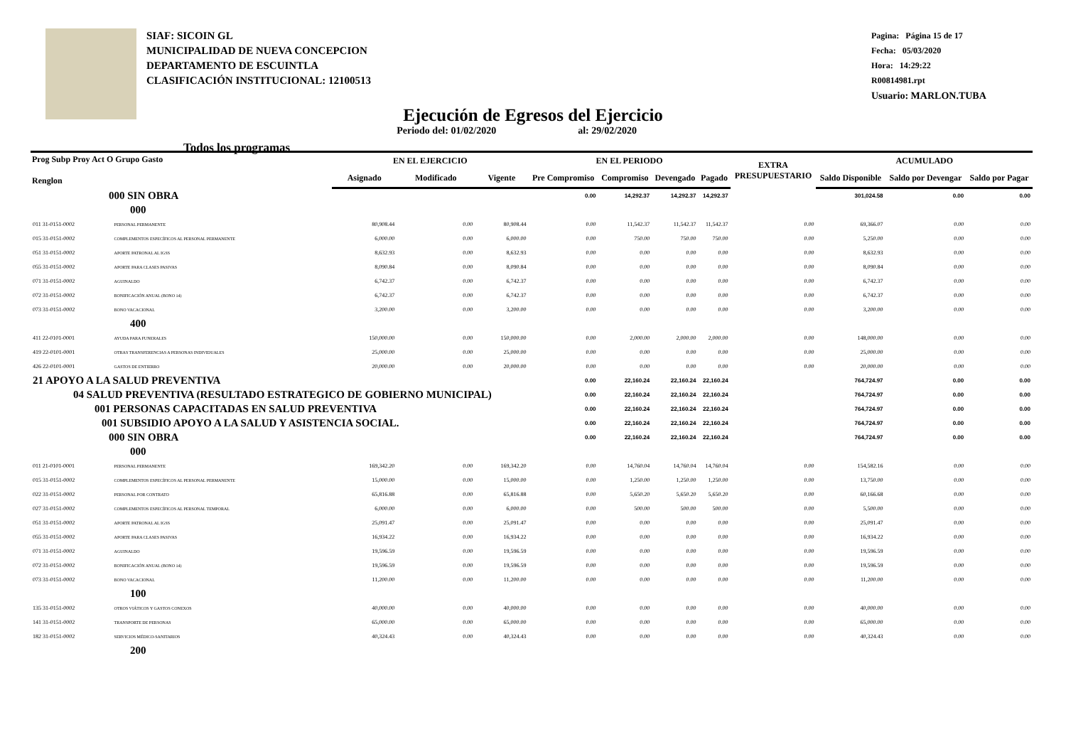SIAF: SICOIN GL
MUNICIPALIDAD DE NUEVA CONCEPCION
DEPARTAMENTO DE ESCUINTLA
CLASIFICACIÓN INSTITUCIONAL: 12100513
Pagina: Página 15 de 17
Fecha: 05/03/2020
Hora: 14:29:22
R00814981.rpt
Usuario: MARLON.TUBA
Ejecución de Egresos del Ejercicio
Todos los programas Periodo del: 01/02/2020 al: 29/02/2020
| Prog Subp Proy Act O Grupo Gasto Renglon | | EN EL EJERCICIO | | | EN EL PERIODO | | | | EXTRA PRESUPUESTARIO | ACUMULADO | | |
| --- | --- | --- | --- | --- | --- | --- | --- | --- | --- | --- | --- | --- |
| | | Asignado | Modificado | Vigente | Pre Compromiso | Compromiso | Devengado | Pagado | | Saldo Disponible | Saldo por Devengar | Saldo por Pagar |
| 000 SIN OBRA | | | | | 0.00 | 14,292.37 | 14,292.37 | 14,292.37 | | 301,024.58 | 0.00 | 0.00 |
| 000 | | | | | | | | | | | | |
| 011 31-0151-0002 | PERSONAL PERMANENTE | 80,908.44 | 0.00 | 80,908.44 | 0.00 | 11,542.37 | 11,542.37 | 11,542.37 | 0.00 | 69,366.07 | 0.00 | 0.00 |
| 015 31-0151-0002 | COMPLEMENTOS ESPECÍFICOS AL PERSONAL PERMANENTE | 6,000.00 | 0.00 | 6,000.00 | 0.00 | 750.00 | 750.00 | 750.00 | 0.00 | 5,250.00 | 0.00 | 0.00 |
| 051 31-0151-0002 | APORTE PATRONAL AL IGSS | 8,632.93 | 0.00 | 8,632.93 | 0.00 | 0.00 | 0.00 | 0.00 | 0.00 | 8,632.93 | 0.00 | 0.00 |
| 055 31-0151-0002 | APORTE PARA CLASES PASIVAS | 8,090.84 | 0.00 | 8,090.84 | 0.00 | 0.00 | 0.00 | 0.00 | 0.00 | 8,090.84 | 0.00 | 0.00 |
| 071 31-0151-0002 | AGUINALDO | 6,742.37 | 0.00 | 6,742.37 | 0.00 | 0.00 | 0.00 | 0.00 | 0.00 | 6,742.37 | 0.00 | 0.00 |
| 072 31-0151-0002 | BONIFICACIÓN ANUAL (BONO 14) | 6,742.37 | 0.00 | 6,742.37 | 0.00 | 0.00 | 0.00 | 0.00 | 0.00 | 6,742.37 | 0.00 | 0.00 |
| 073 31-0151-0002 | BONO VACACIONAL | 3,200.00 | 0.00 | 3,200.00 | 0.00 | 0.00 | 0.00 | 0.00 | 0.00 | 3,200.00 | 0.00 | 0.00 |
| 400 | | | | | | | | | | | | |
| 411 22-0101-0001 | AYUDA PARA FUNERALES | 150,000.00 | 0.00 | 150,000.00 | 0.00 | 2,000.00 | 2,000.00 | 2,000.00 | 0.00 | 148,000.00 | 0.00 | 0.00 |
| 419 22-0101-0001 | OTRAS TRANSFERENCIAS A PERSONAS INDIVIDUALES | 25,000.00 | 0.00 | 25,000.00 | 0.00 | 0.00 | 0.00 | 0.00 | 0.00 | 25,000.00 | 0.00 | 0.00 |
| 426 22-0101-0001 | GASTOS DE ENTIERRO | 20,000.00 | 0.00 | 20,000.00 | 0.00 | 0.00 | 0.00 | 0.00 | 0.00 | 20,000.00 | 0.00 | 0.00 |
| 21 APOYO A LA SALUD PREVENTIVA | | | | | 0.00 | 22,160.24 | 22,160.24 | 22,160.24 | | 764,724.97 | 0.00 | 0.00 |
| 04 SALUD PREVENTIVA (RESULTADO ESTRATEGICO DE GOBIERNO MUNICIPAL) | | | | | 0.00 | 22,160.24 | 22,160.24 | 22,160.24 | | 764,724.97 | 0.00 | 0.00 |
| 001 PERSONAS CAPACITADAS EN SALUD PREVENTIVA | | | | | 0.00 | 22,160.24 | 22,160.24 | 22,160.24 | | 764,724.97 | 0.00 | 0.00 |
| 001 SUBSIDIO APOYO A LA SALUD Y ASISTENCIA SOCIAL. | | | | | 0.00 | 22,160.24 | 22,160.24 | 22,160.24 | | 764,724.97 | 0.00 | 0.00 |
| 000 SIN OBRA | | | | | 0.00 | 22,160.24 | 22,160.24 | 22,160.24 | | 764,724.97 | 0.00 | 0.00 |
| 000 | | | | | | | | | | | | |
| 011 21-0101-0001 | PERSONAL PERMANENTE | 169,342.20 | 0.00 | 169,342.20 | 0.00 | 14,760.04 | 14,760.04 | 14,760.04 | 0.00 | 154,582.16 | 0.00 | 0.00 |
| 015 31-0151-0002 | COMPLEMENTOS ESPECÍFICOS AL PERSONAL PERMANENTE | 15,000.00 | 0.00 | 15,000.00 | 0.00 | 1,250.00 | 1,250.00 | 1,250.00 | 0.00 | 13,750.00 | 0.00 | 0.00 |
| 022 31-0151-0002 | PERSONAL POR CONTRATO | 65,816.88 | 0.00 | 65,816.88 | 0.00 | 5,650.20 | 5,650.20 | 5,650.20 | 0.00 | 60,166.68 | 0.00 | 0.00 |
| 027 31-0151-0002 | COMPLEMENTOS ESPECÍFICOS AL PERSONAL TEMPORAL | 6,000.00 | 0.00 | 6,000.00 | 0.00 | 500.00 | 500.00 | 500.00 | 0.00 | 5,500.00 | 0.00 | 0.00 |
| 051 31-0151-0002 | APORTE PATRONAL AL IGSS | 25,091.47 | 0.00 | 25,091.47 | 0.00 | 0.00 | 0.00 | 0.00 | 0.00 | 25,091.47 | 0.00 | 0.00 |
| 055 31-0151-0002 | APORTE PARA CLASES PASIVAS | 16,934.22 | 0.00 | 16,934.22 | 0.00 | 0.00 | 0.00 | 0.00 | 0.00 | 16,934.22 | 0.00 | 0.00 |
| 071 31-0151-0002 | AGUINALDO | 19,596.59 | 0.00 | 19,596.59 | 0.00 | 0.00 | 0.00 | 0.00 | 0.00 | 19,596.59 | 0.00 | 0.00 |
| 072 31-0151-0002 | BONIFICACIÓN ANUAL (BONO 14) | 19,596.59 | 0.00 | 19,596.59 | 0.00 | 0.00 | 0.00 | 0.00 | 0.00 | 19,596.59 | 0.00 | 0.00 |
| 073 31-0151-0002 | BONO VACACIONAL | 11,200.00 | 0.00 | 11,200.00 | 0.00 | 0.00 | 0.00 | 0.00 | 0.00 | 11,200.00 | 0.00 | 0.00 |
| 100 | | | | | | | | | | | | |
| 135 31-0151-0002 | OTROS VIÁTICOS Y GASTOS CONEXOS | 40,000.00 | 0.00 | 40,000.00 | 0.00 | 0.00 | 0.00 | 0.00 | 0.00 | 40,000.00 | 0.00 | 0.00 |
| 141 31-0151-0002 | TRANSPORTE DE PERSONAS | 65,000.00 | 0.00 | 65,000.00 | 0.00 | 0.00 | 0.00 | 0.00 | 0.00 | 65,000.00 | 0.00 | 0.00 |
| 182 31-0151-0002 | SERVICIOS MÉDICO-SANITARIOS | 40,324.43 | 0.00 | 40,324.43 | 0.00 | 0.00 | 0.00 | 0.00 | 0.00 | 40,324.43 | 0.00 | 0.00 |
| 200 | | | | | | | | | | | | |